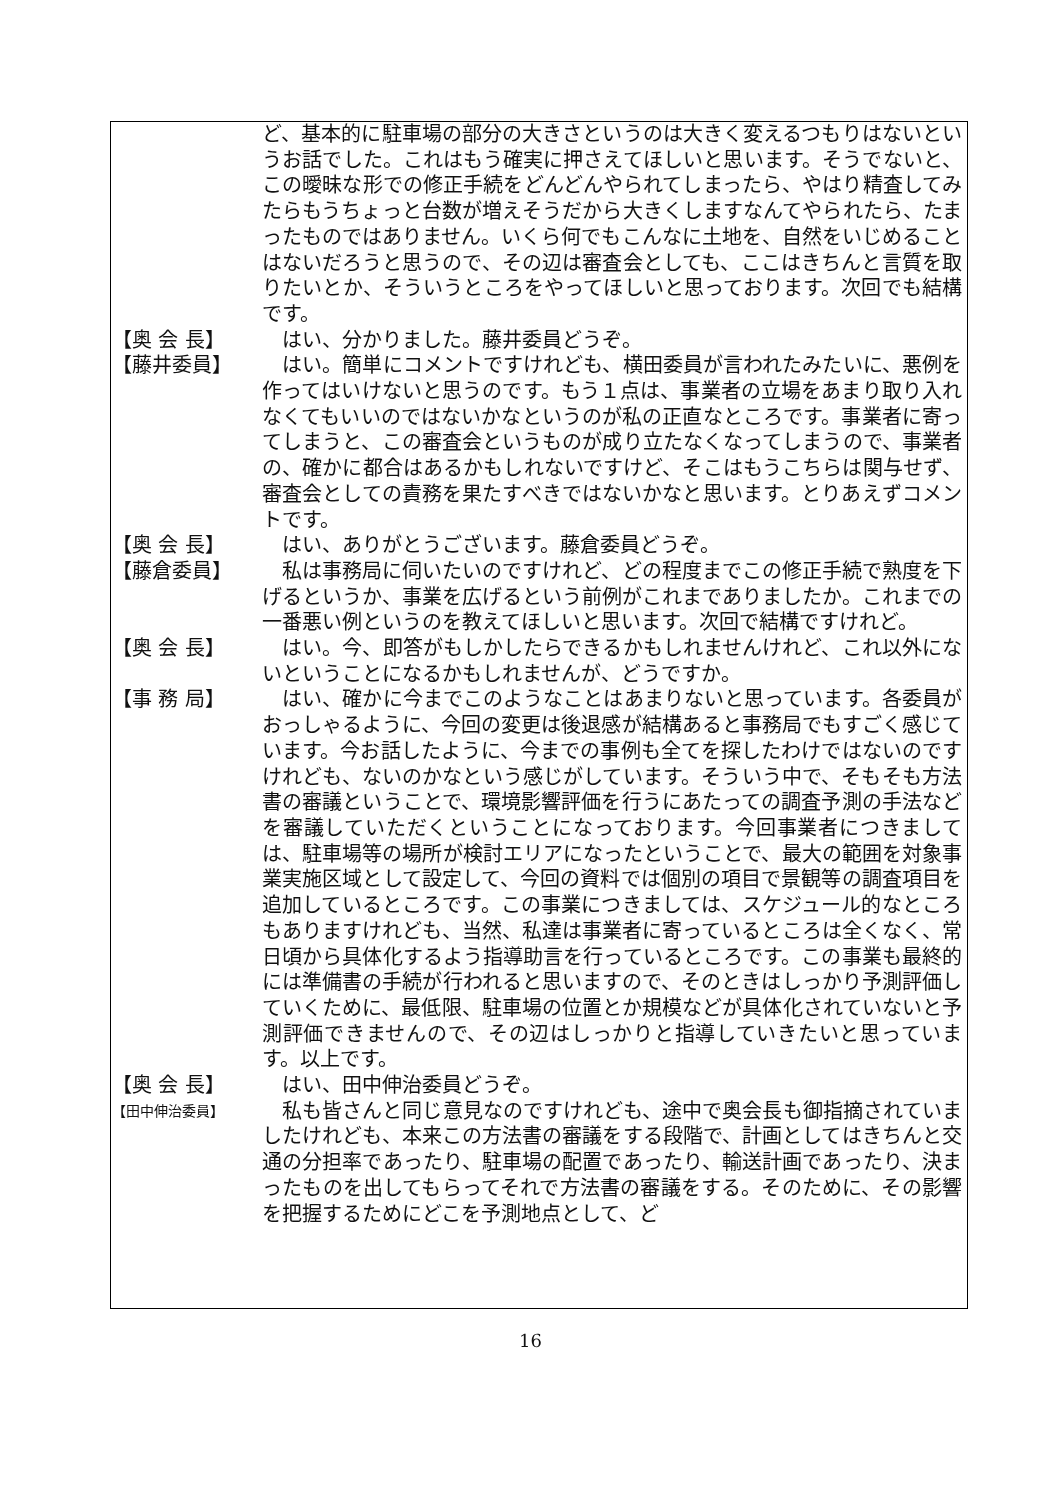ど、基本的に駐車場の部分の大きさというのは大きく変えるつもりはないというお話でした。これはもう確実に押さえてほしいと思います。そうでないと、この曖昧な形での修正手続をどんどんやられてしまったら、やはり精査してみたらもうちょっと台数が増えそうだから大きくしますなんてやられたら、たまったものではありません。いくら何でもこんなに土地を、自然をいじめることはないだろうと思うので、その辺は審査会としても、ここはきちんと言質を取りたいとか、そういうところをやってほしいと思っております。次回でも結構です。
【奥 会 長】 　はい、分かりました。藤井委員どうぞ。
【藤井委員】 　はい。簡単にコメントですけれども、横田委員が言われたみたいに、悪例を作ってはいけないと思うのです。もう１点は、事業者の立場をあまり取り入れなくてもいいのではないかなというのが私の正直なところです。事業者に寄ってしまうと、この審査会というものが成り立たなくなってしまうので、事業者の、確かに都合はあるかもしれないですけど、そこはもうこちらは関与せず、審査会としての責務を果たすべきではないかなと思います。とりあえずコメントです。
【奥 会 長】 　はい、ありがとうございます。藤倉委員どうぞ。
【藤倉委員】 　私は事務局に伺いたいのですけれど、どの程度までこの修正手続で熟度を下げるというか、事業を広げるという前例がこれまでありましたか。これまでの一番悪い例というのを教えてほしいと思います。次回で結構ですけれど。
【奥 会 長】 　はい。今、即答がもしかしたらできるかもしれませんけれど、これ以外にないということになるかもしれませんが、どうですか。
【事 務 局】 　はい、確かに今までこのようなことはあまりないと思っています。各委員がおっしゃるように、今回の変更は後退感が結構あると事務局でもすごく感じています。今お話したように、今までの事例も全てを探したわけではないのですけれども、ないのかなという感じがしています。そういう中で、そもそも方法書の審議ということで、環境影響評価を行うにあたっての調査予測の手法などを審議していただくということになっております。今回事業者につきましては、駐車場等の場所が検討エリアになったということで、最大の範囲を対象事業実施区域として設定して、今回の資料では個別の項目で景観等の調査項目を追加しているところです。この事業につきましては、スケジュール的なところもありますけれども、当然、私達は事業者に寄っているところは全くなく、常日頃から具体化するよう指導助言を行っているところです。この事業も最終的には準備書の手続が行われると思いますので、そのときはしっかり予測評価していくために、最低限、駐車場の位置とか規模などが具体化されていないと予測評価できませんので、その辺はしっかりと指導していきたいと思っています。以上です。
【奥 会 長】 　はい、田中伸治委員どうぞ。
【田中伸治委員】
　私も皆さんと同じ意見なのですけれども、途中で奥会長も御指摘されていましたけれども、本来この方法書の審議をする段階で、計画としてはきちんと交通の分担率であったり、駐車場の配置であったり、輸送計画であったり、決まったものを出してもらってそれで方法書の審議をする。そのために、その影響を把握するためにどこを予測地点として、ど
16